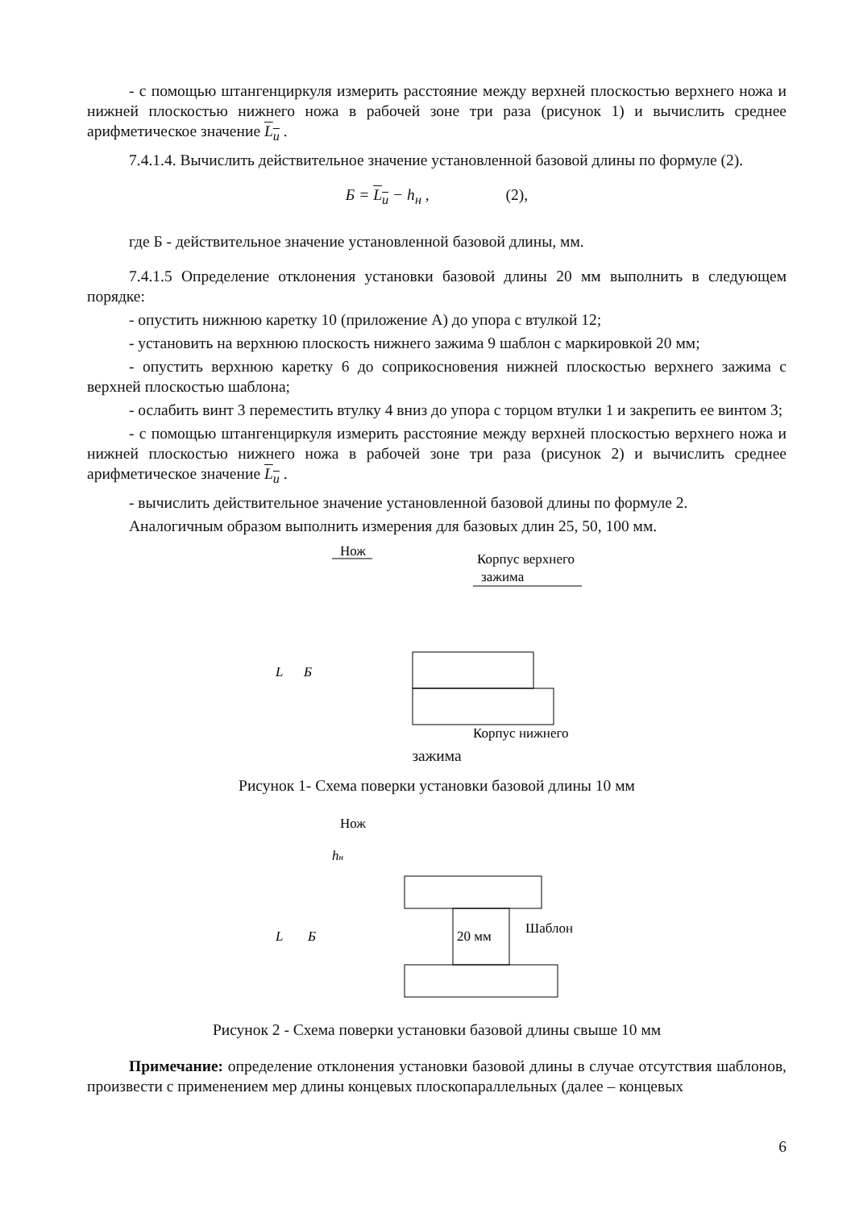- с помощью штангенциркуля измерить расстояние между верхней плоскостью верхнего ножа и нижней плоскостью нижнего ножа в рабочей зоне три раза (рисунок 1) и вычислить среднее арифметическое значение L<sub>и</sub> .
7.4.1.4. Вычислить действительное значение установленной базовой длины по формуле (2).
Б = L<sub>и</sub> − h<sub>н</sub> , (2),
где Б - действительное значение установленной базовой длины, мм.
7.4.1.5 Определение отклонения установки базовой длины 20 мм выполнить в следующем порядке:
- опустить нижнюю каретку 10 (приложение А) до упора с втулкой 12;
- установить на верхнюю плоскость нижнего зажима 9 шаблон с маркировкой 20 мм;
- опустить верхнюю каретку 6 до соприкосновения нижней плоскостью верхнего зажима с верхней плоскостью шаблона;
- ослабить винт 3 переместить втулку 4 вниз до упора с торцом втулки 1 и закрепить ее винтом 3;
- с помощью штангенциркуля измерить расстояние между верхней плоскостью верхнего ножа и нижней плоскостью нижнего ножа в рабочей зоне три раза (рисунок 2) и вычислить среднее арифметическое значение L<sub>и</sub> .
- вычислить действительное значение установленной базовой длины по формуле 2.
Аналогичным образом выполнить измерения для базовых длин 25, 50, 100 мм.
Нож
Корпус верхнего
зажима
L
Б
Корпус нижнего
зажима
Рисунок 1- Схема поверки установки базовой длины 10 мм
Нож
20 мм
Шаблон
L
Б
hн
Рисунок 2 - Схема поверки установки базовой длины свыше 10 мм
Примечание: определение отклонения установки базовой длины в случае отсутствия шаблонов, произвести с применением мер длины концевых плоскопараллельных (далее – концевых
6